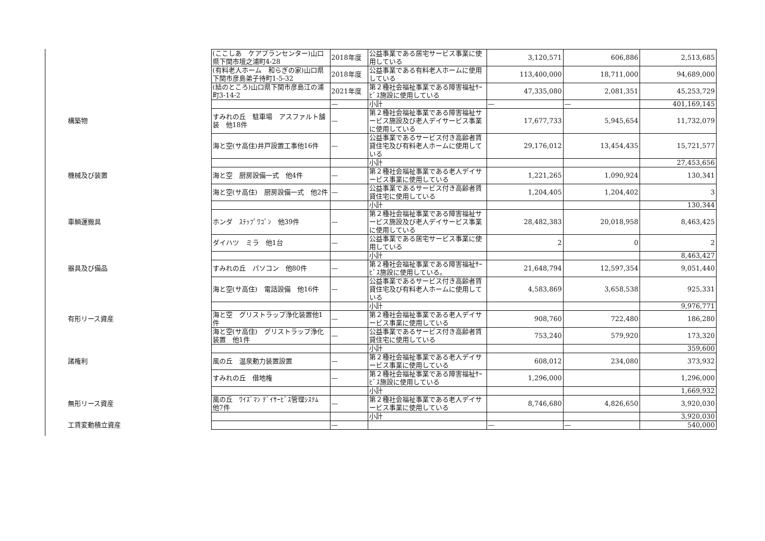| | (ここしあ ケアプランセンター)山口県下関市壇之浦町4-28 | 2018年度 | 公益事業である居宅サービス事業に使用している | 3,120,571 | 606,886 | 2,513,685 |
| | (有料老人ホーム 和らぎの家)山口県下関市彦島弟子待町1-5-32 | 2018年度 | 公益事業である有料老人ホームに使用している | 113,400,000 | 18,711,000 | 94,689,000 |
| | (結のところ)山口県下関市彦島江の浦町3-14-2 | 2021年度 | 第２種社会福祉事業である障害福祉ｻｰﾋﾞｽ施設に使用している | 47,335,080 | 2,081,351 | 45,253,729 |
| | | — | 小計 | — | — | 401,169,145 |
| 構築物 | すみれの丘 駐車場 アスファルト舗装 他18件 | — | 第２種社会福祉事業である障害福祉サービス施設及び老人デイサービス事業に使用している | 17,677,733 | 5,945,654 | 11,732,079 |
| | 海と空(サ高住)井戸設置工事他16件 | — | 公益事業であるサービス付き高齢者賃貸住宅及び有料老人ホームに使用している | 29,176,012 | 13,454,435 | 15,721,577 |
| | | | 小計 | | | 27,453,656 |
| 機械及び装置 | 海と空 厨房設備一式 他4件 | — | 第２種社会福祉事業である老人デイサービス事業に使用している | 1,221,265 | 1,090,924 | 130,341 |
| | 海と空(サ高住) 厨房設備一式 他2件 | — | 公益事業であるサービス付き高齢者賃貸住宅に使用している | 1,204,405 | 1,204,402 | 3 |
| | | | 小計 | | | 130,344 |
| 車輌運搬具 | ホンダ ｽﾃｯﾌﾟﾜｺﾞﾝ 他39件 | — | 第２種社会福祉事業である障害福祉サービス施設及び老人デイサービス事業に使用している | 28,482,383 | 20,018,958 | 8,463,425 |
| | ダイハツ ミラ 他1台 | — | 公益事業である居宅サービス事業に使用している | 2 | 0 | 2 |
| | | | 小計 | | | 8,463,427 |
| 器具及び備品 | すみれの丘 パソコン 他80件 | — | 第２種社会福祉事業である障害福祉ｻｰﾋﾞｽ施設に使用している。 | 21,648,794 | 12,597,354 | 9,051,440 |
| | 海と空(サ高住) 電話設備 他16件 | — | 公益事業であるサービス付き高齢者賃貸住宅及び有料老人ホームに使用している | 4,583,869 | 3,658,538 | 925,331 |
| | | | 小計 | | | 9,976,771 |
| 有形リース資産 | 海と空 グリストラップ浄化装置他1件 | — | 第２種社会福祉事業である老人デイサービス事業に使用している | 908,760 | 722,480 | 186,280 |
| | 海と空(サ高住) グリストラップ浄化装置 他1件 | — | 公益事業であるサービス付き高齢者賃貸住宅に使用している | 753,240 | 579,920 | 173,320 |
| | | | 小計 | | | 359,600 |
| 諸権利 | 風の丘 温泉動力装置設置 | — | 第２種社会福祉事業である老人デイサービス事業に使用している | 608,012 | 234,080 | 373,932 |
| | すみれの丘 借地権 | — | 第２種社会福祉事業である障害福祉ｻｰﾋﾞｽ施設に使用している | 1,296,000 | | 1,296,000 |
| | | | 小計 | | | 1,669,932 |
| 無形リース資産 | 風の丘 ﾜｲｽﾞﾏﾝ ﾃﾞｲｻｰﾋﾞｽ管理ｼｽﾃﾑ 他7件 | — | 第２種社会福祉事業である老人デイサービス事業に使用している | 8,746,680 | 4,826,650 | 3,920,030 |
| | | | 小計 | | | 3,920,030 |
| 工賃変動積立資産 | | — | | — | — | 540,000 |